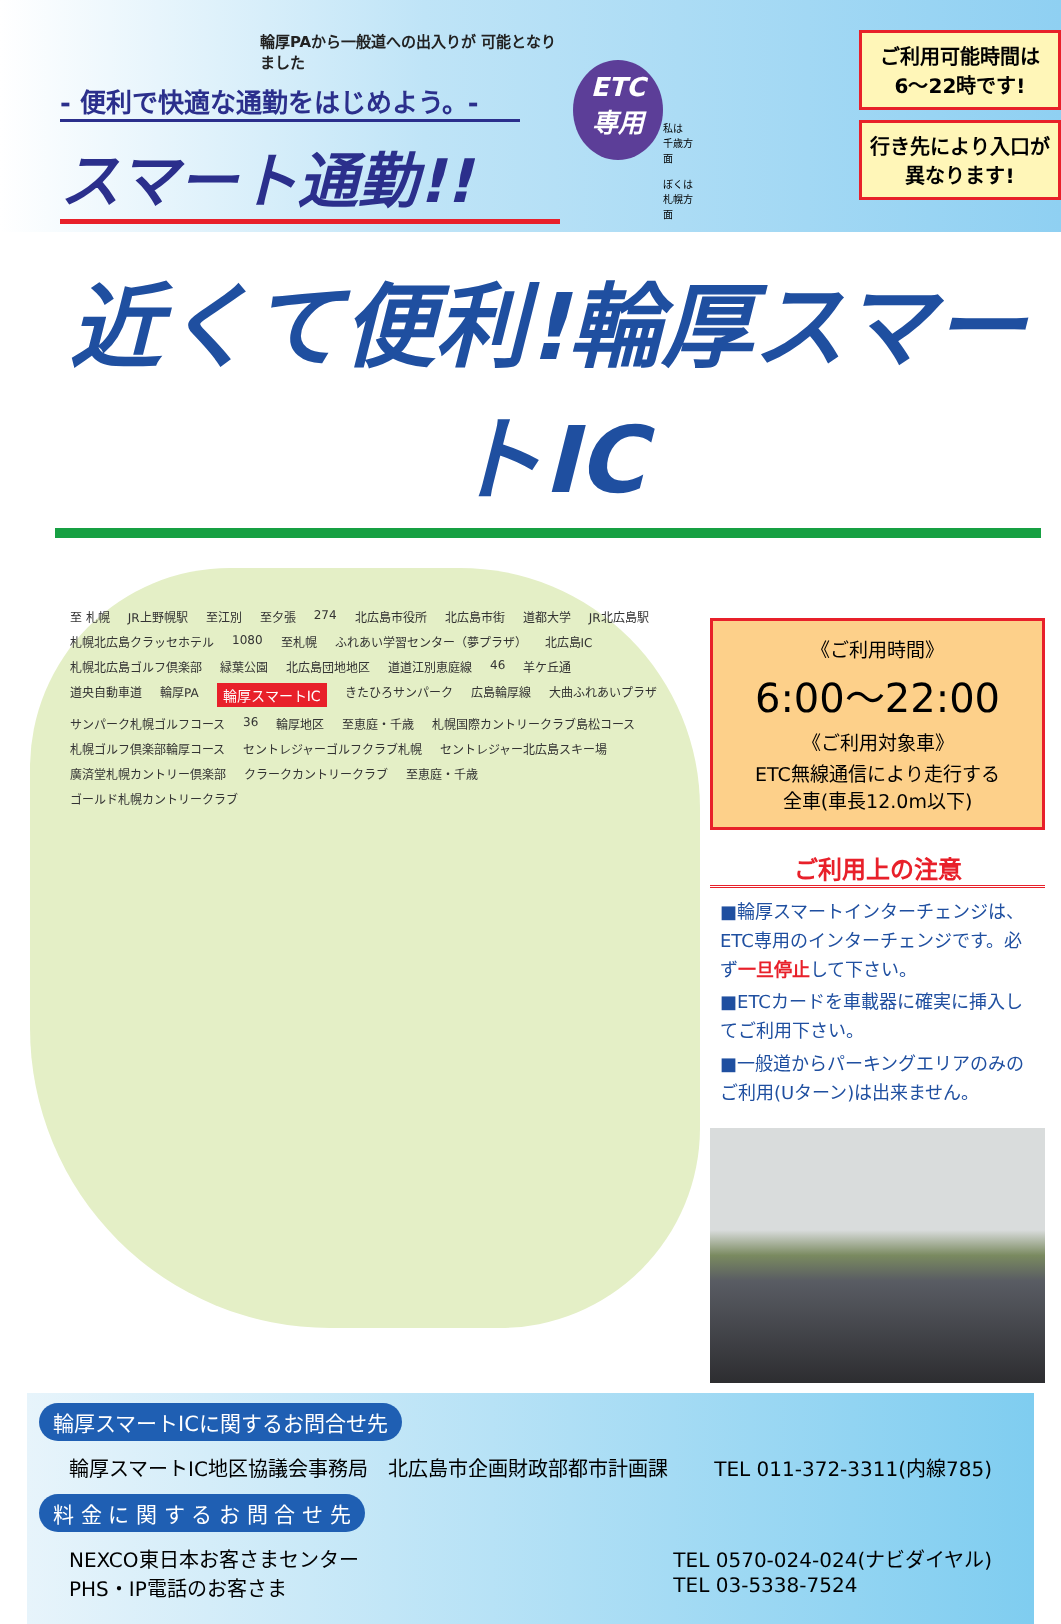輪厚PAから一般道への出入りが 可能となりました
- 便利で快適な通勤をはじめよう。-
スマート通勤!!
ETC
専用
私は
千歳方面
ぼくは
札幌方面
ご利用可能時間は
6～22時です!
行き先により入口が
異なります!
近くて便利!輪厚スマートIC
至 札幌 JR上野幌駅 至江別 至夕張 274 北広島市役所 北広島市街 道都大学 JR北広島駅 札幌北広島クラッセホテル 1080 至札幌 ふれあい学習センター（夢プラザ） 北広島IC 札幌北広島ゴルフ倶楽部 緑葉公園 北広島団地地区 道道江別恵庭線 46 羊ケ丘通 道央自動車道 輪厚PA 輪厚スマートIC きたひろサンパーク 広島輪厚線 大曲ふれあいプラザ サンパーク札幌ゴルフコース 36 輪厚地区 至恵庭・千歳 札幌国際カントリークラブ島松コース 札幌ゴルフ倶楽部輪厚コース セントレジャーゴルフクラブ札幌 セントレジャー北広島スキー場 廣済堂札幌カントリー倶楽部 クラークカントリークラブ 至恵庭・千歳 ゴールド札幌カントリークラブ
《ご利用時間》
6:00～22:00
《ご利用対象車》
ETC無線通信により走行する
全車(車長12.0m以下)
ご利用上の注意
■輪厚スマートインターチェンジは、ETC専用のインターチェンジです。必ず一旦停止して下さい。
■ETCカードを車載器に確実に挿入してご利用下さい。
■一般道からパーキングエリアのみのご利用(Uターン)は出来ません。
輪厚スマートICに関するお問合せ先
輪厚スマートIC地区協議会事務局　北広島市企画財政部都市計画課 TEL 011-372-3311(内線785)
料 金 に 関 す る お 問 合 せ 先
NEXCO東日本お客さまセンター
PHS・IP電話のお客さま TEL 0570-024-024(ナビダイヤル)
TEL 03-5338-7524